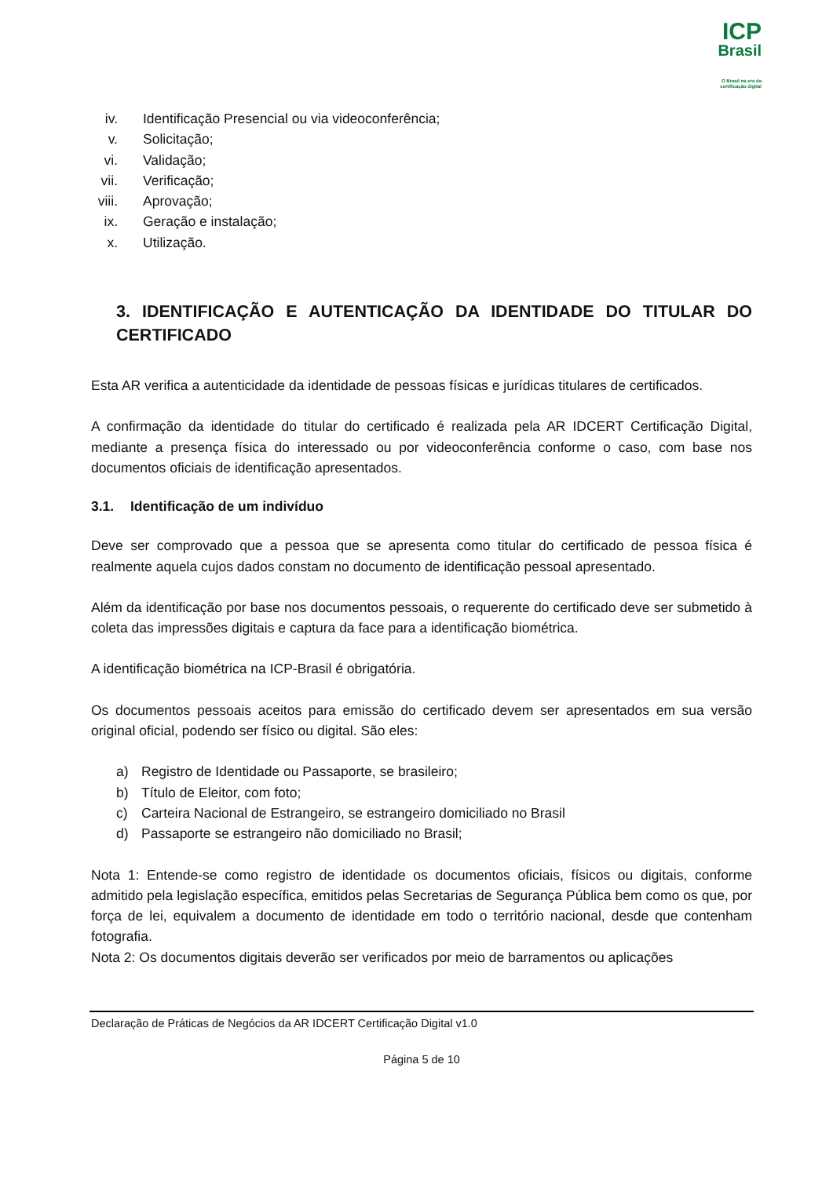ICP
Brasil
O Brasil na era da certificação digital
iv. Identificação Presencial ou via videoconferência;
v. Solicitação;
vi. Validação;
vii. Verificação;
viii. Aprovação;
ix. Geração e instalação;
x. Utilização.
3. IDENTIFICAÇÃO E AUTENTICAÇÃO DA IDENTIDADE DO TITULAR DO CERTIFICADO
Esta AR verifica a autenticidade da identidade de pessoas físicas e jurídicas titulares de certificados.
A confirmação da identidade do titular do certificado é realizada pela AR IDCERT Certificação Digital, mediante a presença física do interessado ou por videoconferência conforme o caso, com base nos documentos oficiais de identificação apresentados.
3.1. Identificação de um indivíduo
Deve ser comprovado que a pessoa que se apresenta como titular do certificado de pessoa física é realmente aquela cujos dados constam no documento de identificação pessoal apresentado.
Além da identificação por base nos documentos pessoais, o requerente do certificado deve ser submetido à coleta das impressões digitais e captura da face para a identificação biométrica.
A identificação biométrica na ICP-Brasil é obrigatória.
Os documentos pessoais aceitos para emissão do certificado devem ser apresentados em sua versão original oficial, podendo ser físico ou digital. São eles:
a) Registro de Identidade ou Passaporte, se brasileiro;
b) Título de Eleitor, com foto;
c) Carteira Nacional de Estrangeiro, se estrangeiro domiciliado no Brasil
d) Passaporte se estrangeiro não domiciliado no Brasil;
Nota 1: Entende-se como registro de identidade os documentos oficiais, físicos ou digitais, conforme admitido pela legislação específica, emitidos pelas Secretarias de Segurança Pública bem como os que, por força de lei, equivalem a documento de identidade em todo o território nacional, desde que contenham fotografia.
Nota 2: Os documentos digitais deverão ser verificados por meio de barramentos ou aplicações
Declaração de Práticas de Negócios da AR IDCERT Certificação Digital v1.0
Página 5 de 10